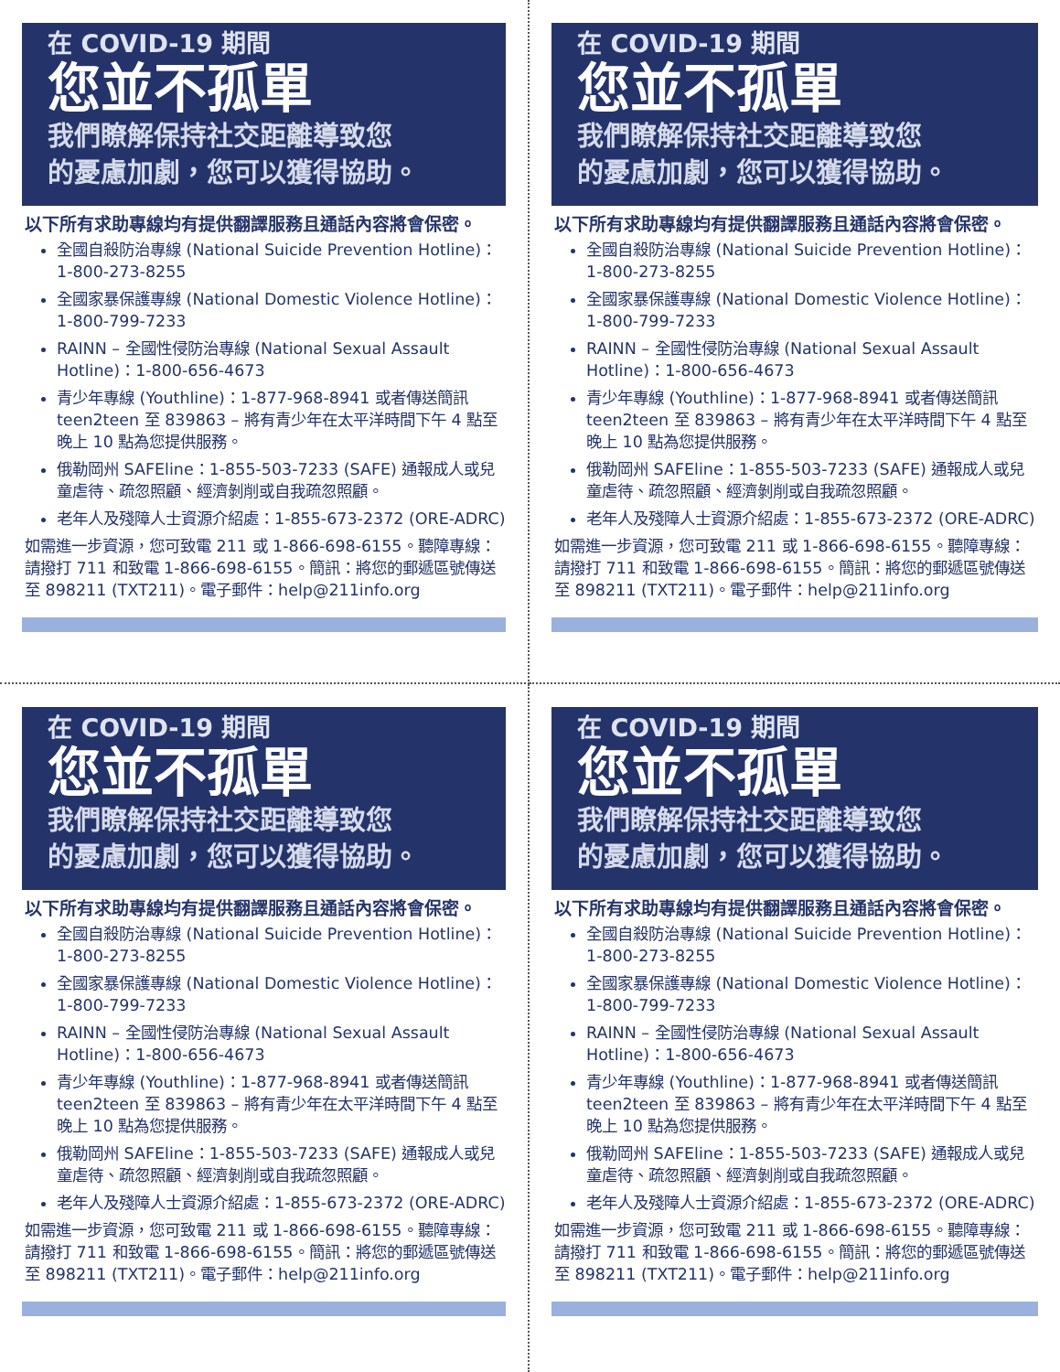在 COVID-19 期間
您並不孤單
我們瞭解保持社交距離導致您
的憂慮加劇，您可以獲得協助。
以下所有求助專線均有提供翻譯服務且通話內容將會保密。
全國自殺防治專線 (National Suicide Prevention Hotline)：1-800-273-8255
全國家暴保護專線 (National Domestic Violence Hotline)：1-800-799-7233
RAINN – 全國性侵防治專線 (National Sexual Assault Hotline)：1-800-656-4673
青少年專線 (Youthline)：1-877-968-8941 或者傳送簡訊 teen2teen 至 839863 – 將有青少年在太平洋時間下午 4 點至晚上 10 點為您提供服務。
俄勒岡州 SAFEline：1-855-503-7233 (SAFE) 通報成人或兒童虐待、疏忽照顧、經濟剝削或自我疏忽照顧。
老年人及殘障人士資源介紹處：1-855-673-2372 (ORE-ADRC)
如需進一步資源，您可致電 211 或 1-866-698-6155。聽障專線：請撥打 711 和致電 1-866-698-6155。簡訊：將您的郵遞區號傳送至 898211 (TXT211)。電子郵件：help@211info.org
在 COVID-19 期間
您並不孤單
我們瞭解保持社交距離導致您
的憂慮加劇，您可以獲得協助。
以下所有求助專線均有提供翻譯服務且通話內容將會保密。
全國自殺防治專線 (National Suicide Prevention Hotline)：1-800-273-8255
全國家暴保護專線 (National Domestic Violence Hotline)：1-800-799-7233
RAINN – 全國性侵防治專線 (National Sexual Assault Hotline)：1-800-656-4673
青少年專線 (Youthline)：1-877-968-8941 或者傳送簡訊 teen2teen 至 839863 – 將有青少年在太平洋時間下午 4 點至晚上 10 點為您提供服務。
俄勒岡州 SAFEline：1-855-503-7233 (SAFE) 通報成人或兒童虐待、疏忽照顧、經濟剝削或自我疏忽照顧。
老年人及殘障人士資源介紹處：1-855-673-2372 (ORE-ADRC)
如需進一步資源，您可致電 211 或 1-866-698-6155。聽障專線：請撥打 711 和致電 1-866-698-6155。簡訊：將您的郵遞區號傳送至 898211 (TXT211)。電子郵件：help@211info.org
在 COVID-19 期間
您並不孤單
我們瞭解保持社交距離導致您
的憂慮加劇，您可以獲得協助。
以下所有求助專線均有提供翻譯服務且通話內容將會保密。
全國自殺防治專線 (National Suicide Prevention Hotline)：1-800-273-8255
全國家暴保護專線 (National Domestic Violence Hotline)：1-800-799-7233
RAINN – 全國性侵防治專線 (National Sexual Assault Hotline)：1-800-656-4673
青少年專線 (Youthline)：1-877-968-8941 或者傳送簡訊 teen2teen 至 839863 – 將有青少年在太平洋時間下午 4 點至晚上 10 點為您提供服務。
俄勒岡州 SAFEline：1-855-503-7233 (SAFE) 通報成人或兒童虐待、疏忽照顧、經濟剝削或自我疏忽照顧。
老年人及殘障人士資源介紹處：1-855-673-2372 (ORE-ADRC)
如需進一步資源，您可致電 211 或 1-866-698-6155。聽障專線：請撥打 711 和致電 1-866-698-6155。簡訊：將您的郵遞區號傳送至 898211 (TXT211)。電子郵件：help@211info.org
在 COVID-19 期間
您並不孤單
我們瞭解保持社交距離導致您
的憂慮加劇，您可以獲得協助。
以下所有求助專線均有提供翻譯服務且通話內容將會保密。
全國自殺防治專線 (National Suicide Prevention Hotline)：1-800-273-8255
全國家暴保護專線 (National Domestic Violence Hotline)：1-800-799-7233
RAINN – 全國性侵防治專線 (National Sexual Assault Hotline)：1-800-656-4673
青少年專線 (Youthline)：1-877-968-8941 或者傳送簡訊 teen2teen 至 839863 – 將有青少年在太平洋時間下午 4 點至晚上 10 點為您提供服務。
俄勒岡州 SAFEline：1-855-503-7233 (SAFE) 通報成人或兒童虐待、疏忽照顧、經濟剝削或自我疏忽照顧。
老年人及殘障人士資源介紹處：1-855-673-2372 (ORE-ADRC)
如需進一步資源，您可致電 211 或 1-866-698-6155。聽障專線：請撥打 711 和致電 1-866-698-6155。簡訊：將您的郵遞區號傳送至 898211 (TXT211)。電子郵件：help@211info.org